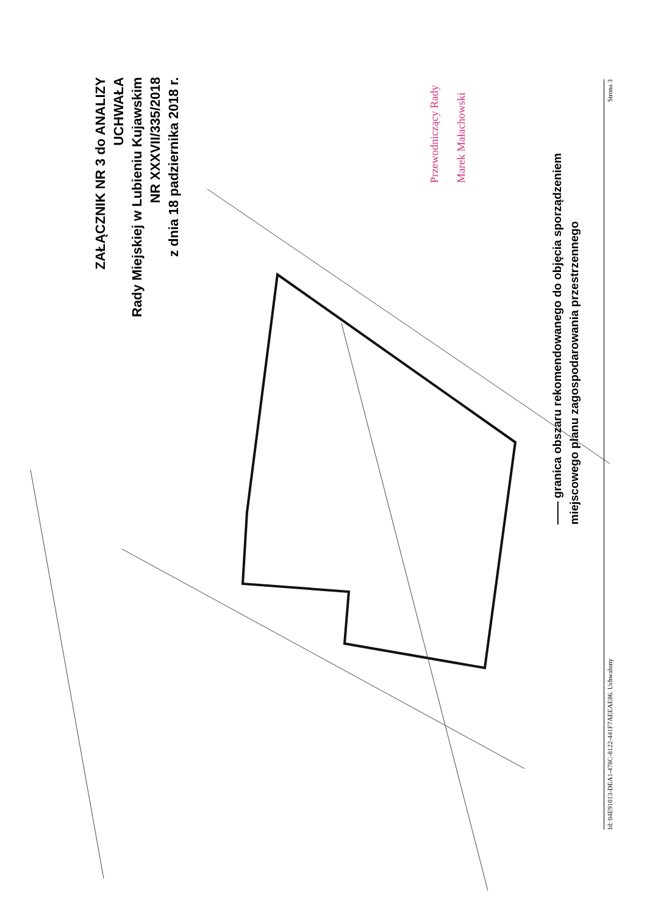ZAŁĄCZNIK NR 3 do ANALIZY
UCHWAŁA
Rady Miejskiej w Lubieniu Kujawskim
NR XXXVII/335/2018
z dnia 18 padziernika 2018 r.
Przewodniczący Rady
Marek Małachowski
—— granica obszaru rekomendowanego do objęcia sporządzeniem
miejscowego planu zagospodarowania przestrzennego
Id: 04E91013-DEA1-478C-8122-441F7AEEAE86. Uchwalony Strona 3